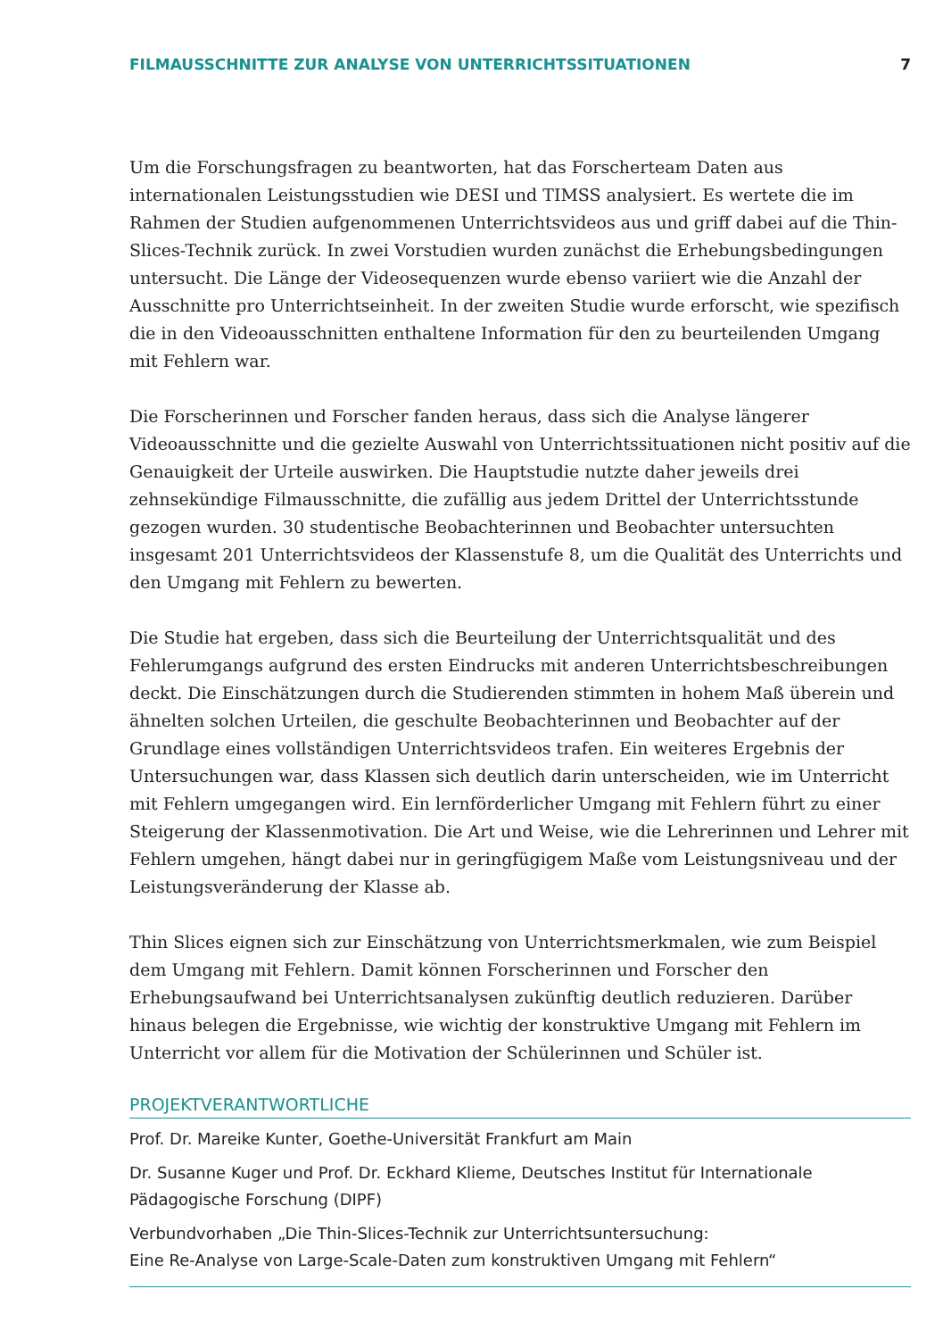FILMAUSSCHNITTE ZUR ANALYSE VON UNTERRICHTSSITUATIONEN 7
Um die Forschungsfragen zu beantworten, hat das Forscherteam Daten aus internationalen Leistungsstudien wie DESI und TIMSS analysiert. Es wertete die im Rahmen der Studien aufgenommenen Unterrichtsvideos aus und griff dabei auf die Thin-Slices-Technik zurück. In zwei Vorstudien wurden zunächst die Erhebungsbedingungen untersucht. Die Länge der Videosequenzen wurde ebenso variiert wie die Anzahl der Ausschnitte pro Unterrichtseinheit. In der zweiten Studie wurde erforscht, wie spezifisch die in den Videoausschnitten enthaltene Information für den zu beurteilenden Umgang mit Fehlern war.
Die Forscherinnen und Forscher fanden heraus, dass sich die Analyse längerer Videoausschnitte und die gezielte Auswahl von Unterrichtssituationen nicht positiv auf die Genauigkeit der Urteile auswirken. Die Hauptstudie nutzte daher jeweils drei zehnsekündige Filmausschnitte, die zufällig aus jedem Drittel der Unterrichtsstunde gezogen wurden. 30 studentische Beobachterinnen und Beobachter untersuchten insgesamt 201 Unterrichtsvideos der Klassenstufe 8, um die Qualität des Unterrichts und den Umgang mit Fehlern zu bewerten.
Die Studie hat ergeben, dass sich die Beurteilung der Unterrichtsqualität und des Fehlerumgangs aufgrund des ersten Eindrucks mit anderen Unterrichtsbeschreibungen deckt. Die Einschätzungen durch die Studierenden stimmten in hohem Maß überein und ähnelten solchen Urteilen, die geschulte Beobachterinnen und Beobachter auf der Grundlage eines vollständigen Unterrichtsvideos trafen. Ein weiteres Ergebnis der Untersuchungen war, dass Klassen sich deutlich darin unterscheiden, wie im Unterricht mit Fehlern umgegangen wird. Ein lernförderlicher Umgang mit Fehlern führt zu einer Steigerung der Klassenmotivation. Die Art und Weise, wie die Lehrerinnen und Lehrer mit Fehlern umgehen, hängt dabei nur in geringfügigem Maße vom Leistungsniveau und der Leistungsveränderung der Klasse ab.
Thin Slices eignen sich zur Einschätzung von Unterrichtsmerkmalen, wie zum Beispiel dem Umgang mit Fehlern. Damit können Forscherinnen und Forscher den Erhebungsaufwand bei Unterrichtsanalysen zukünftig deutlich reduzieren. Darüber hinaus belegen die Ergebnisse, wie wichtig der konstruktive Umgang mit Fehlern im Unterricht vor allem für die Motivation der Schülerinnen und Schüler ist.
PROJEKTVERANTWORTLICHE
Prof. Dr. Mareike Kunter, Goethe-Universität Frankfurt am Main
Dr. Susanne Kuger und Prof. Dr. Eckhard Klieme, Deutsches Institut für Internationale Pädagogische Forschung (DIPF)
Verbundvorhaben „Die Thin-Slices-Technik zur Unterrichtsuntersuchung:
Eine Re-Analyse von Large-Scale-Daten zum konstruktiven Umgang mit Fehlern“